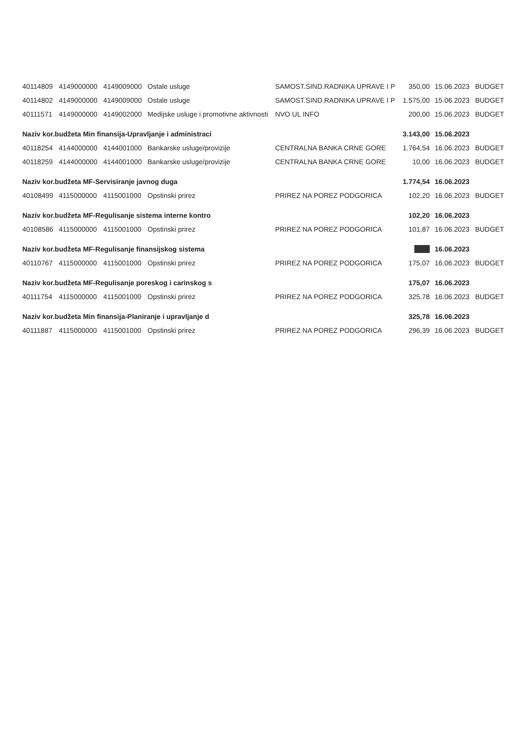| 40114809 | 4149000000 | 4149009000 | Ostale usluge | SAMOST.SIND.RADNIKA UPRAVE I P | 350,00 | 15.06.2023 | BUDGET |
| 40114802 | 4149000000 | 4149009000 | Ostale usluge | SAMOST.SIND.RADNIKA UPRAVE I P | 1.575,00 | 15.06.2023 | BUDGET |
| 40111571 | 4149000000 | 4149002000 | Medijske usluge i promotivne aktivnosti | NVO UL INFO | 200,00 | 15.06.2023 | BUDGET |
| Naziv kor.budžeta Min finansija-Upravljanje i administraci | | | | | 3.143,00 | 15.06.2023 | |
| 40118254 | 4144000000 | 4144001000 | Bankarske usluge/provizije | CENTRALNA BANKA CRNE GORE | 1.764,54 | 16.06.2023 | BUDGET |
| 40118259 | 4144000000 | 4144001000 | Bankarske usluge/provizije | CENTRALNA BANKA CRNE GORE | 10,00 | 16.06.2023 | BUDGET |
| Naziv kor.budžeta MF-Servisiranje javnog duga | | | | | 1.774,54 | 16.06.2023 | |
| 40108499 | 4115000000 | 4115001000 | Opstinski prirez | PRIREZ NA POREZ PODGORICA | 102,20 | 16.06.2023 | BUDGET |
| Naziv kor.budžeta MF-Regulisanje sistema interne kontro | | | | | 102,20 | 16.06.2023 | |
| 40108586 | 4115000000 | 4115001000 | Opstinski prirez | PRIREZ NA POREZ PODGORICA | 101,87 | 16.06.2023 | BUDGET |
| Naziv kor.budžeta MF-Regulisanje finansijskog sistema | | | | | | 16.06.2023 | |
| 40110767 | 4115000000 | 4115001000 | Opstinski prirez | PRIREZ NA POREZ PODGORICA | 175,07 | 16.06.2023 | BUDGET |
| Naziv kor.budžeta MF-Regulisanje poreskog i carinskog s | | | | | 175,07 | 16.06.2023 | |
| 40111754 | 4115000000 | 4115001000 | Opstinski prirez | PRIREZ NA POREZ PODGORICA | 325,78 | 16.06.2023 | BUDGET |
| Naziv kor.budžeta Min finansija-Planiranje i upravljanje d | | | | | 325,78 | 16.06.2023 | |
| 40111887 | 4115000000 | 4115001000 | Opstinski prirez | PRIREZ NA POREZ PODGORICA | 296,39 | 16.06.2023 | BUDGET |